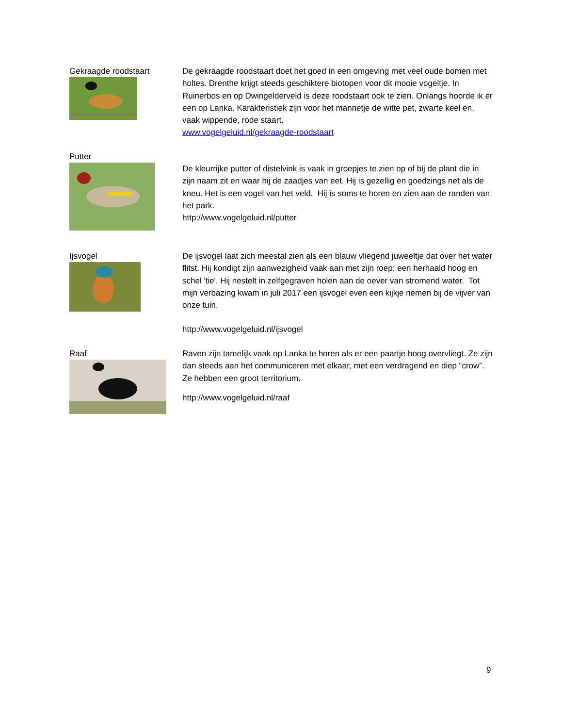Gekraagde roodstaart De gekraagde roodstaart doet het goed in een omgeving met veel oude bomen met holtes. Drenthe krijgt steeds geschiktere biotopen voor dit mooie vogeltje. In Ruinerbos en op Dwingelderveld is deze roodstaart ook te zien. Onlangs hoorde ik er een op Lanka. Karakteristiek zijn voor het mannetje de witte pet, zwarte keel en, vaak wippende, rode staart.
www.vogelgeluid.nl/gekraagde-roodstaart
Putter
De kleurrijke putter of distelvink is vaak in groepjes te zien op of bij de plant die in zijn naam zit en waar hij de zaadjes van eet. Hij is gezellig en goedzings net als de kneu. Het is een vogel van het veld. Hij is soms te horen en zien aan de randen van het park.
http://www.vogelgeluid.nl/putter
Ijsvogel De ijsvogel laat zich meestal zien als een blauw vliegend juweeltje dat over het water flitst. Hij kondigt zijn aanwezigheid vaak aan met zijn roep: een herhaald hoog en schel 'tie'. Hij nestelt in zelfgegraven holen aan de oever van stromend water. Tot mijn verbazing kwam in juli 2017 een ijsvogel even een kijkje nemen bij de vijver van onze tuin.
http://www.vogelgeluid.nl/ijsvogel
Raaf Raven zijn tamelijk vaak op Lanka te horen als er een paartje hoog overvliegt. Ze zijn dan steeds aan het communiceren met elkaar, met een verdragend en diep “crow”. Ze hebben een groot territorium.
http://www.vogelgeluid.nl/raaf
9